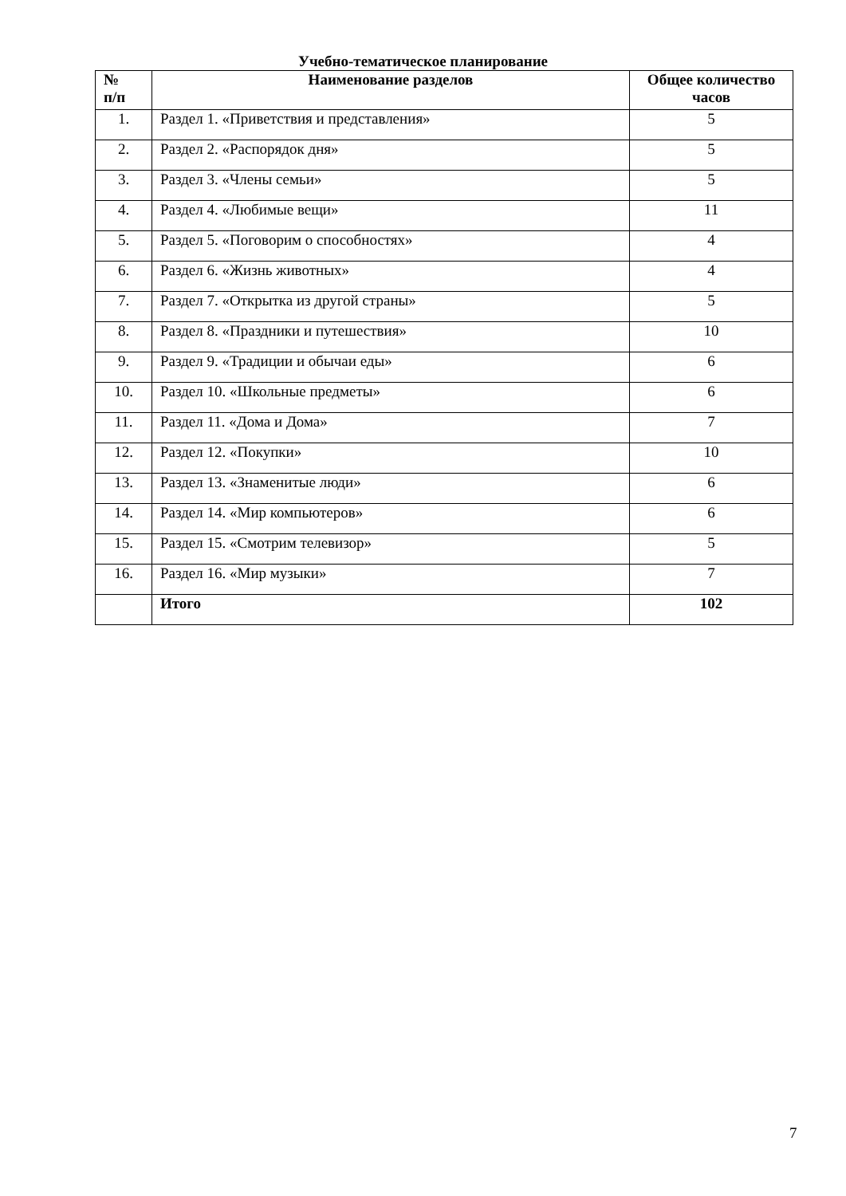Учебно-тематическое планирование
| № п/п | Наименование разделов | Общее количество часов |
| --- | --- | --- |
| 1. | Раздел 1. «Приветствия и представления» | 5 |
| 2. | Раздел 2. «Распорядок дня» | 5 |
| 3. | Раздел 3. «Члены семьи» | 5 |
| 4. | Раздел 4. «Любимые вещи» | 11 |
| 5. | Раздел 5. «Поговорим о способностях» | 4 |
| 6. | Раздел 6. «Жизнь животных» | 4 |
| 7. | Раздел 7. «Открытка из другой страны» | 5 |
| 8. | Раздел 8. «Праздники и путешествия» | 10 |
| 9. | Раздел 9. «Традиции и обычаи еды» | 6 |
| 10. | Раздел 10. «Школьные предметы» | 6 |
| 11. | Раздел 11. «Дома и Дома» | 7 |
| 12. | Раздел 12. «Покупки» | 10 |
| 13. | Раздел 13. «Знаменитые люди» | 6 |
| 14. | Раздел 14. «Мир компьютеров» | 6 |
| 15. | Раздел 15. «Смотрим телевизор» | 5 |
| 16. | Раздел 16. «Мир музыки» | 7 |
| | Итого | 102 |
7